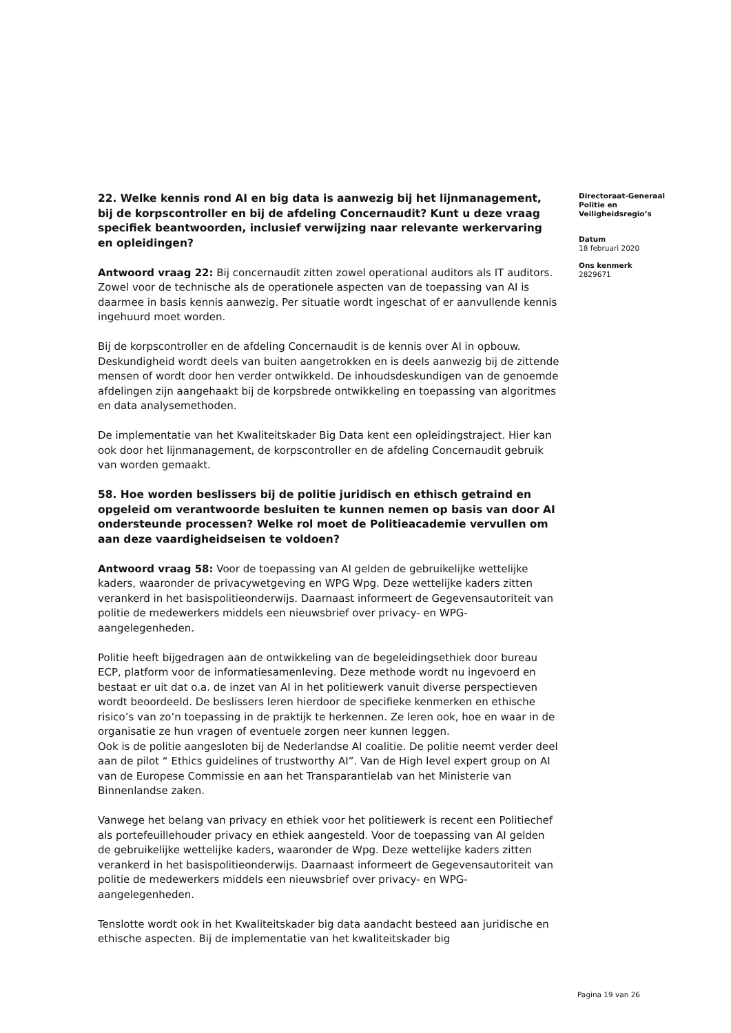22. Welke kennis rond AI en big data is aanwezig bij het lijnmanagement, bij de korpscontroller en bij de afdeling Concernaudit? Kunt u deze vraag specifiek beantwoorden, inclusief verwijzing naar relevante werkervaring en opleidingen?
Antwoord vraag 22: Bij concernaudit zitten zowel operational auditors als IT auditors. Zowel voor de technische als de operationele aspecten van de toepassing van AI is daarmee in basis kennis aanwezig. Per situatie wordt ingeschat of er aanvullende kennis ingehuurd moet worden.
Bij de korpscontroller en de afdeling Concernaudit is de kennis over AI in opbouw. Deskundigheid wordt deels van buiten aangetrokken en is deels aanwezig bij de zittende mensen of wordt door hen verder ontwikkeld. De inhoudsdeskundigen van de genoemde afdelingen zijn aangehaakt bij de korpsbrede ontwikkeling en toepassing van algoritmes en data analysemethoden.
De implementatie van het Kwaliteitskader Big Data kent een opleidingstraject. Hier kan ook door het lijnmanagement, de korpscontroller en de afdeling Concernaudit gebruik van worden gemaakt.
58. Hoe worden beslissers bij de politie juridisch en ethisch getraind en opgeleid om verantwoorde besluiten te kunnen nemen op basis van door AI ondersteunde processen? Welke rol moet de Politieacademie vervullen om aan deze vaardigheidseisen te voldoen?
Antwoord vraag 58: Voor de toepassing van AI gelden de gebruikelijke wettelijke kaders, waaronder de privacywetgeving en WPG Wpg. Deze wettelijke kaders zitten verankerd in het basispolitieonderwijs. Daarnaast informeert de Gegevensautoriteit van politie de medewerkers middels een nieuwsbrief over privacy- en WPG-aangelegenheden.
Politie heeft bijgedragen aan de ontwikkeling van de begeleidingsethiek door bureau ECP, platform voor de informatiesamenleving. Deze methode wordt nu ingevoerd en bestaat er uit dat o.a. de inzet van AI in het politiewerk vanuit diverse perspectieven wordt beoordeeld. De beslissers leren hierdoor de specifieke kenmerken en ethische risico’s van zo’n toepassing in de praktijk te herkennen. Ze leren ook, hoe en waar in de organisatie ze hun vragen of eventuele zorgen neer kunnen leggen.
Ook is de politie aangesloten bij de Nederlandse AI coalitie. De politie neemt verder deel aan de pilot “ Ethics guidelines of trustworthy AI”. Van de High level expert group on AI van de Europese Commissie en aan het Transparantielab van het Ministerie van Binnenlandse zaken.
Vanwege het belang van privacy en ethiek voor het politiewerk is recent een Politiechef als portefeuillehouder privacy en ethiek aangesteld. Voor de toepassing van AI gelden de gebruikelijke wettelijke kaders, waaronder de Wpg. Deze wettelijke kaders zitten verankerd in het basispolitieonderwijs. Daarnaast informeert de Gegevensautoriteit van politie de medewerkers middels een nieuwsbrief over privacy- en WPG-aangelegenheden.
Tenslotte wordt ook in het Kwaliteitskader big data aandacht besteed aan juridische en ethische aspecten. Bij de implementatie van het kwaliteitskader big
Directoraat-Generaal Politie en Veiligheidsregio’s
Datum
18 februari 2020
Ons kenmerk
2829671
Pagina 19 van 26